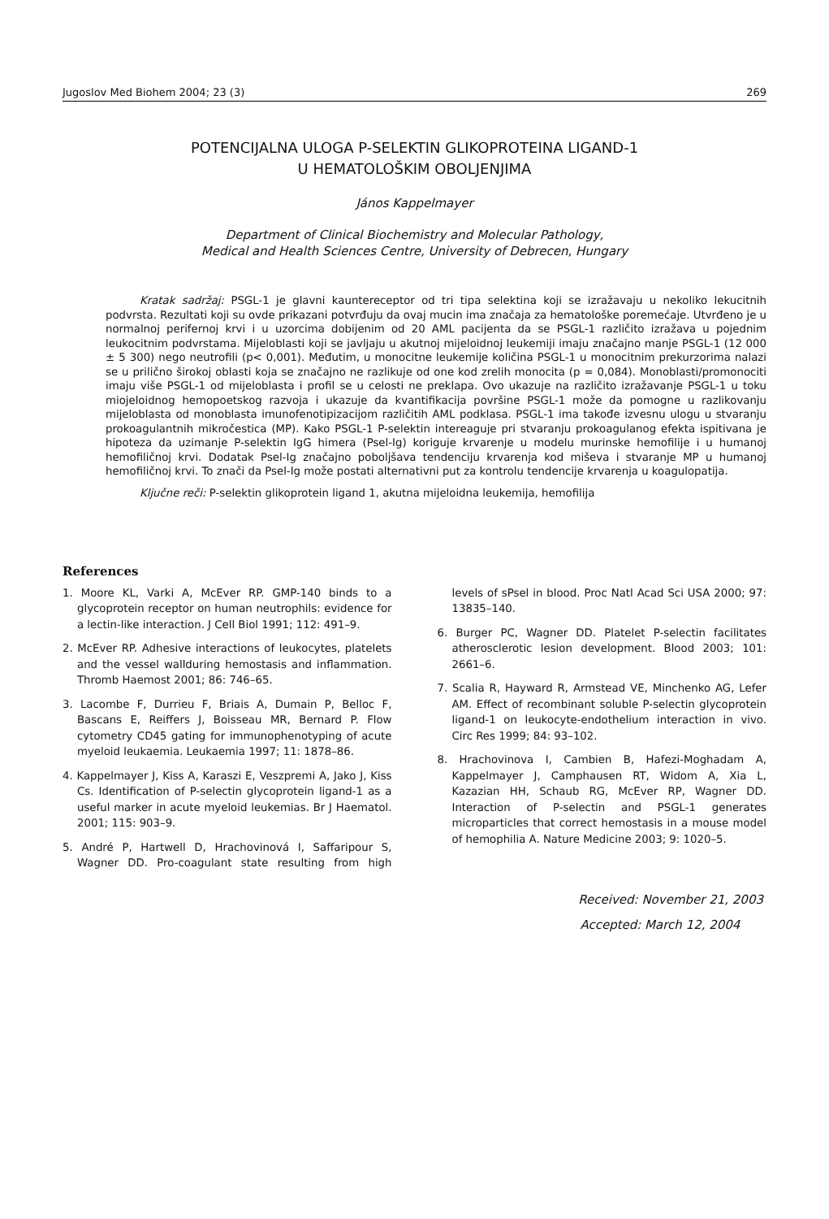Jugoslov Med Biohem 2004; 23 (3) 269
POTENCIJALNA ULOGA P-SELEKTIN GLIKOPROTEINA LIGAND-1
U HEMATOLOŠKIM OBOLJENJIMA
János Kappelmayer
Department of Clinical Biochemistry and Molecular Pathology,
Medical and Health Sciences Centre, University of Debrecen, Hungary
Kratak sadržaj: PSGL-1 je glavni kauntereceptor od tri tipa selektina koji se izražavaju u nekoliko lekucitnih podvrsta. Rezultati koji su ovde prikazani potvrđuju da ovaj mucin ima značaja za hematološke poremećaje. Utvrđeno je u normalnoj perifernoj krvi i u uzorcima dobijenim od 20 AML pacijenta da se PSGL-1 različito izražava u pojednim leukocitnim podvrstama. Mijeloblasti koji se javljaju u akutnoj mijeloidnoj leukemiji imaju značajno manje PSGL-1 (12 000 ± 5 300) nego neutrofili (p< 0,001). Međutim, u monocitne leukemije količina PSGL-1 u monocitnim prekurzorima nalazi se u prilično širokoj oblasti koja se značajno ne razlikuje od one kod zrelih monocita (p = 0,084). Monoblasti/promonociti imaju više PSGL-1 od mijeloblasta i profil se u celosti ne preklapa. Ovo ukazuje na različito izražavanje PSGL-1 u toku miojeloidnog hemopoetskog razvoja i ukazuje da kvantifikacija površine PSGL-1 može da pomogne u razlikovanju mijeloblasta od monoblasta imunofenotipizacijom različitih AML podklasa. PSGL-1 ima takođe izvesnu ulogu u stvaranju prokoagulantnih mikročestica (MP). Kako PSGL-1 P-selektin intereaguje pri stvaranju prokoagulanog efekta ispitivana je hipoteza da uzimanje P-selektin IgG himera (Psel-Ig) koriguje krvarenje u modelu murinske hemofilije i u humanoj hemofiličnoj krvi. Dodatak Psel-Ig značajno poboljšava tendenciju krvarenja kod miševa i stvaranje MP u humanoj hemofiličnoj krvi. To znači da Psel-Ig može postati alternativni put za kontrolu tendencije krvarenja u koagulopatija.
Ključne reči: P-selektin glikoprotein ligand 1, akutna mijeloidna leukemija, hemofilija
References
1. Moore KL, Varki A, McEver RP. GMP-140 binds to a glycoprotein receptor on human neutrophils: evidence for a lectin-like interaction. J Cell Biol 1991; 112: 491–9.
2. McEver RP. Adhesive interactions of leukocytes, platelets and the vessel wallduring hemostasis and inflammation. Thromb Haemost 2001; 86: 746–65.
3. Lacombe F, Durrieu F, Briais A, Dumain P, Belloc F, Bascans E, Reiffers J, Boisseau MR, Bernard P. Flow cytometry CD45 gating for immunophenotyping of acute myeloid leukaemia. Leukaemia 1997; 11: 1878–86.
4. Kappelmayer J, Kiss A, Karaszi E, Veszpremi A, Jako J, Kiss Cs. Identification of P-selectin glycoprotein ligand-1 as a useful marker in acute myeloid leukemias. Br J Haematol. 2001; 115: 903–9.
5. André P, Hartwell D, Hrachovinová I, Saffaripour S, Wagner DD. Pro-coagulant state resulting from high levels of sPsel in blood. Proc Natl Acad Sci USA 2000; 97: 13835–140.
6. Burger PC, Wagner DD. Platelet P-selectin facilitates atherosclerotic lesion development. Blood 2003; 101: 2661–6.
7. Scalia R, Hayward R, Armstead VE, Minchenko AG, Lefer AM. Effect of recombinant soluble P-selectin glycoprotein ligand-1 on leukocyte-endothelium interaction in vivo. Circ Res 1999; 84: 93–102.
8. Hrachovinova I, Cambien B, Hafezi-Moghadam A, Kappelmayer J, Camphausen RT, Widom A, Xia L, Kazazian HH, Schaub RG, McEver RP, Wagner DD. Interaction of P-selectin and PSGL-1 generates microparticles that correct hemostasis in a mouse model of hemophilia A. Nature Medicine 2003; 9: 1020–5.
Received: November 21, 2003
Accepted: March 12, 2004